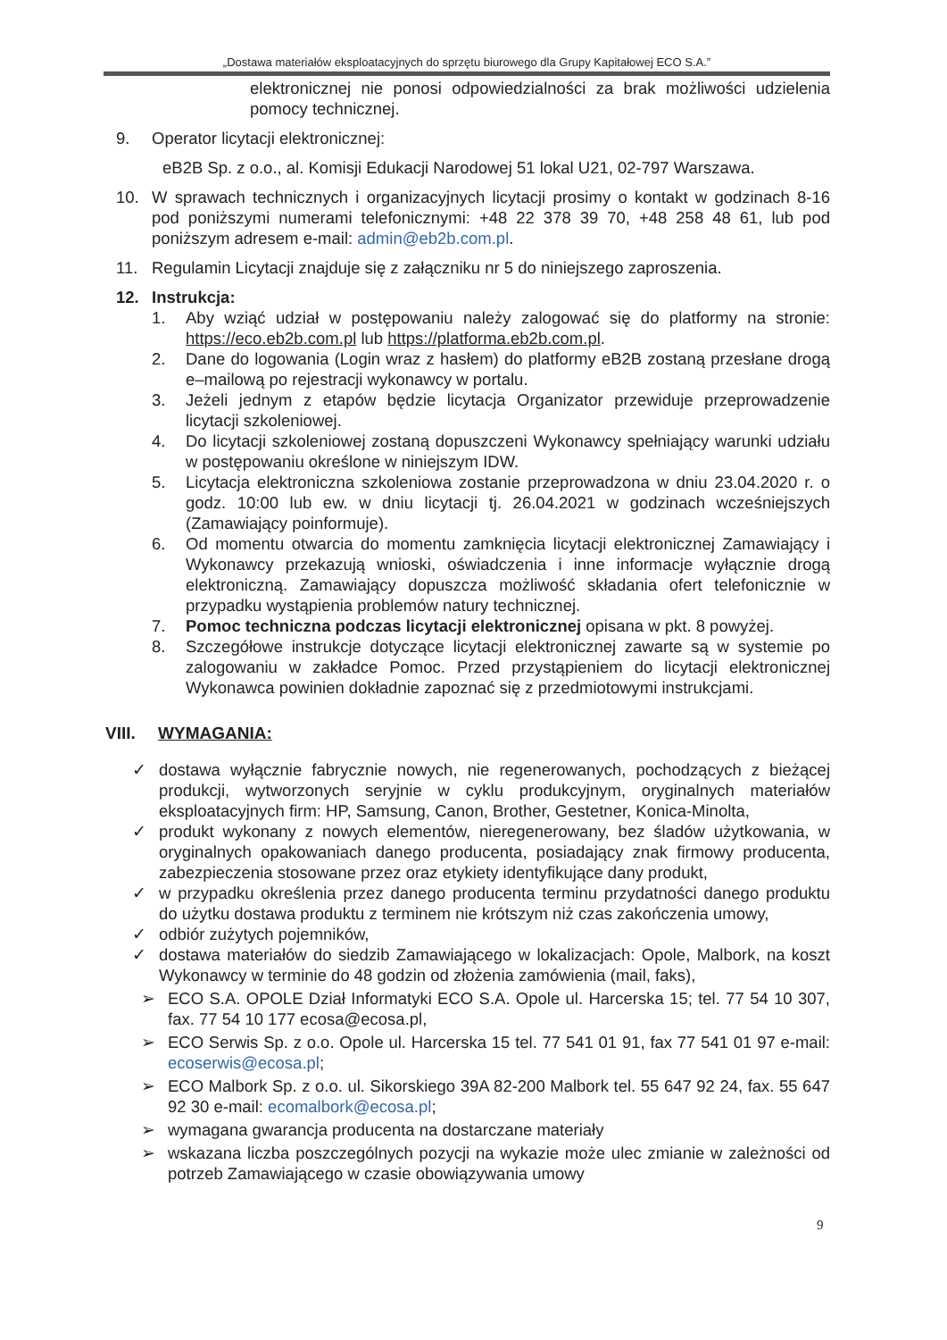„Dostawa materiałów eksploatacyjnych do sprzętu biurowego dla Grupy Kapitałowej ECO S.A.”
elektronicznej nie ponosi odpowiedzialności za brak możliwości udzielenia pomocy technicznej.
9. Operator licytacji elektronicznej:
eB2B Sp. z o.o., al. Komisji Edukacji Narodowej 51 lokal U21, 02-797 Warszawa.
10. W sprawach technicznych i organizacyjnych licytacji prosimy o kontakt w godzinach 8-16 pod poniższymi numerami telefonicznymi: +48 22 378 39 70, +48 258 48 61, lub pod poniższym adresem e-mail: admin@eb2b.com.pl.
11. Regulamin Licytacji znajduje się z załączniku nr 5 do niniejszego zaproszenia.
12. Instrukcja:
1. Aby wziąć udział w postępowaniu należy zalogować się do platformy na stronie: https://eco.eb2b.com.pl lub https://platforma.eb2b.com.pl.
2. Dane do logowania (Login wraz z hasłem) do platformy eB2B zostaną przesłane drogą e–mailową po rejestracji wykonawcy w portalu.
3. Jeżeli jednym z etapów będzie licytacja Organizator przewiduje przeprowadzenie licytacji szkoleniowej.
4. Do licytacji szkoleniowej zostaną dopuszczeni Wykonawcy spełniający warunki udziału w postępowaniu określone w niniejszym IDW.
5. Licytacja elektroniczna szkoleniowa zostanie przeprowadzona w dniu 23.04.2020 r. o godz. 10:00 lub ew. w dniu licytacji tj. 26.04.2021 w godzinach wcześniejszych (Zamawiający poinformuje).
6. Od momentu otwarcia do momentu zamknięcia licytacji elektronicznej Zamawiający i Wykonawcy przekazują wnioski, oświadczenia i inne informacje wyłącznie drogą elektroniczną. Zamawiający dopuszcza możliwość składania ofert telefonicznie w przypadku wystąpienia problemów natury technicznej.
7. Pomoc techniczna podczas licytacji elektronicznej opisana w pkt. 8 powyżej.
8. Szczegółowe instrukcje dotyczące licytacji elektronicznej zawarte są w systemie po zalogowaniu w zakładce Pomoc. Przed przystąpieniem do licytacji elektronicznej Wykonawca powinien dokładnie zapoznać się z przedmiotowymi instrukcjami.
VIII. WYMAGANIA:
✓ dostawa wyłącznie fabrycznie nowych, nie regenerowanych, pochodzących z bieżącej produkcji, wytworzonych seryjnie w cyklu produkcyjnym, oryginalnych materiałów eksploatacyjnych firm: HP, Samsung, Canon, Brother, Gestetner, Konica-Minolta,
✓ produkt wykonany z nowych elementów, nieregenerowany, bez śladów użytkowania, w oryginalnych opakowaniach danego producenta, posiadający znak firmowy producenta, zabezpieczenia stosowane przez oraz etykiety identyfikujące dany produkt,
✓ w przypadku określenia przez danego producenta terminu przydatności danego produktu do użytku dostawa produktu z terminem nie krótszym niż czas zakończenia umowy,
✓ odbiór zużytych pojemników,
✓ dostawa materiałów do siedzib Zamawiającego w lokalizacjach: Opole, Malbork, na koszt Wykonawcy w terminie do 48 godzin od złożenia zamówienia (mail, faks),
➢ ECO S.A. OPOLE Dział Informatyki ECO S.A. Opole ul. Harcerska 15; tel. 77 54 10 307, fax. 77 54 10 177 ecosa@ecosa.pl,
➢ ECO Serwis Sp. z o.o. Opole ul. Harcerska 15 tel. 77 541 01 91, fax 77 541 01 97 e-mail: ecoserwis@ecosa.pl;
➢ ECO Malbork Sp. z o.o. ul. Sikorskiego 39A 82-200 Malbork tel. 55 647 92 24, fax. 55 647 92 30 e-mail: ecomalbork@ecosa.pl;
➢ wymagana gwarancja producenta na dostarczane materiały
➢ wskazana liczba poszczególnych pozycji na wykazie może ulec zmianie w zależności od potrzeb Zamawiającego w czasie obowiązywania umowy
9